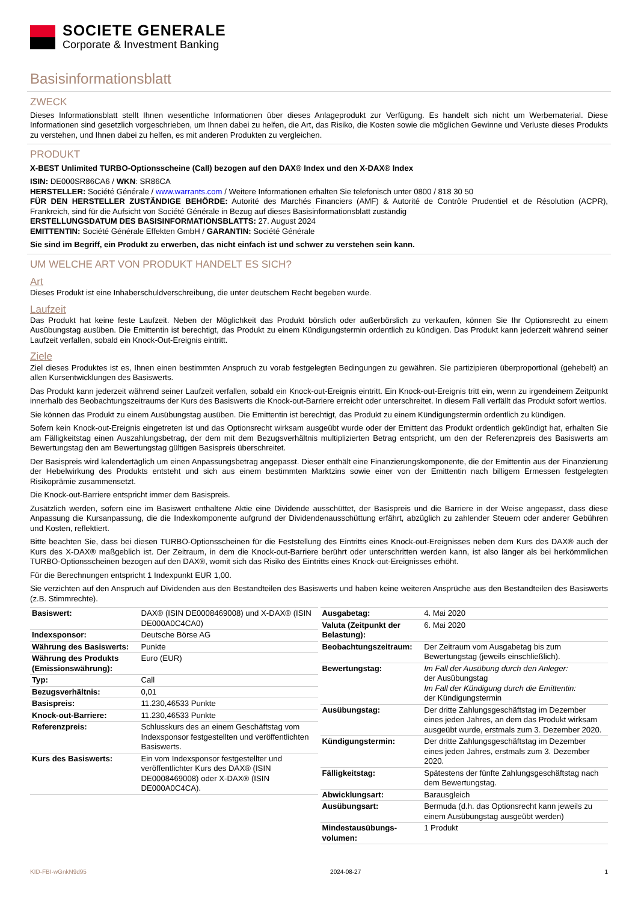SOCIETE GENERALE
Corporate & Investment Banking
Basisinformationsblatt
ZWECK
Dieses Informationsblatt stellt Ihnen wesentliche Informationen über dieses Anlageprodukt zur Verfügung. Es handelt sich nicht um Werbematerial. Diese Informationen sind gesetzlich vorgeschrieben, um Ihnen dabei zu helfen, die Art, das Risiko, die Kosten sowie die möglichen Gewinne und Verluste dieses Produkts zu verstehen, und Ihnen dabei zu helfen, es mit anderen Produkten zu vergleichen.
PRODUKT
X-BEST Unlimited TURBO-Optionsscheine (Call) bezogen auf den DAX® Index und den X-DAX® Index
ISIN: DE000SR86CA6 / WKN: SR86CA
HERSTELLER: Société Générale / www.warrants.com / Weitere Informationen erhalten Sie telefonisch unter 0800 / 818 30 50
FÜR DEN HERSTELLER ZUSTÄNDIGE BEHÖRDE: Autorité des Marchés Financiers (AMF) & Autorité de Contrôle Prudentiel et de Résolution (ACPR), Frankreich, sind für die Aufsicht von Société Générale in Bezug auf dieses Basisinformationsblatt zuständig
ERSTELLUNGSDATUM DES BASISINFORMATIONSBLATTS: 27. August 2024
EMITTENTIN: Société Générale Effekten GmbH / GARANTIN: Société Générale
Sie sind im Begriff, ein Produkt zu erwerben, das nicht einfach ist und schwer zu verstehen sein kann.
UM WELCHE ART VON PRODUKT HANDELT ES SICH?
Art
Dieses Produkt ist eine Inhaberschuldverschreibung, die unter deutschem Recht begeben wurde.
Laufzeit
Das Produkt hat keine feste Laufzeit. Neben der Möglichkeit das Produkt börslich oder außerbörslich zu verkaufen, können Sie Ihr Optionsrecht zu einem Ausübungstag ausüben. Die Emittentin ist berechtigt, das Produkt zu einem Kündigungstermin ordentlich zu kündigen. Das Produkt kann jederzeit während seiner Laufzeit verfallen, sobald ein Knock-Out-Ereignis eintritt.
Ziele
Ziel dieses Produktes ist es, Ihnen einen bestimmten Anspruch zu vorab festgelegten Bedingungen zu gewähren. Sie partizipieren überproportional (gehebelt) an allen Kursentwicklungen des Basiswerts.
Das Produkt kann jederzeit während seiner Laufzeit verfallen, sobald ein Knock-out-Ereignis eintritt. Ein Knock-out-Ereignis tritt ein, wenn zu irgendeinem Zeitpunkt innerhalb des Beobachtungszeitraums der Kurs des Basiswerts die Knock-out-Barriere erreicht oder unterschreitet. In diesem Fall verfällt das Produkt sofort wertlos.
Sie können das Produkt zu einem Ausübungstag ausüben. Die Emittentin ist berechtigt, das Produkt zu einem Kündigungstermin ordentlich zu kündigen.
Sofern kein Knock-out-Ereignis eingetreten ist und das Optionsrecht wirksam ausgeübt wurde oder der Emittent das Produkt ordentlich gekündigt hat, erhalten Sie am Fälligkeitstag einen Auszahlungsbetrag, der dem mit dem Bezugsverhältnis multiplizierten Betrag entspricht, um den der Referenzpreis des Basiswerts am Bewertungstag den am Bewertungstag gültigen Basispreis überschreitet.
Der Basispreis wird kalendertäglich um einen Anpassungsbetrag angepasst. Dieser enthält eine Finanzierungskomponente, die der Emittentin aus der Finanzierung der Hebelwirkung des Produkts entsteht und sich aus einem bestimmten Marktzins sowie einer von der Emittentin nach billigem Ermessen festgelegten Risikoprämie zusammensetzt.
Die Knock-out-Barriere entspricht immer dem Basispreis.
Zusätzlich werden, sofern eine im Basiswert enthaltene Aktie eine Dividende ausschüttet, der Basispreis und die Barriere in der Weise angepasst, dass diese Anpassung die Kursanpassung, die die Indexkomponente aufgrund der Dividendenausschüttung erfährt, abzüglich zu zahlender Steuern oder anderer Gebühren und Kosten, reflektiert.
Bitte beachten Sie, dass bei diesen TURBO-Optionsscheinen für die Feststellung des Eintritts eines Knock-out-Ereignisses neben dem Kurs des DAX® auch der Kurs des X-DAX® maßgeblich ist. Der Zeitraum, in dem die Knock-out-Barriere berührt oder unterschritten werden kann, ist also länger als bei herkömmlichen TURBO-Optionsscheinen bezogen auf den DAX®, womit sich das Risiko des Eintritts eines Knock-out-Ereignisses erhöht.
Für die Berechnungen entspricht 1 Indexpunkt EUR 1,00.
Sie verzichten auf den Anspruch auf Dividenden aus den Bestandteilen des Basiswerts und haben keine weiteren Ansprüche aus den Bestandteilen des Basiswerts (z.B. Stimmrechte).
| Basiswert: | DAX® (ISIN DE0008469008) und X-DAX® (ISIN DE000A0C4CA0) |
| Indexsponsor: | Deutsche Börse AG |
| Währung des Basiswerts: | Punkte |
| Währung des Produkts (Emissionswährung): | Euro (EUR) |
| Typ: | Call |
| Bezugsverhältnis: | 0,01 |
| Basispreis: | 11.230,46533 Punkte |
| Knock-out-Barriere: | 11.230,46533 Punkte |
| Referenzpreis: | Schlusskurs des an einem Geschäftstag vom Indexsponsor festgestellten und veröffentlichten Basiswerts. |
| Kurs des Basiswerts: | Ein vom Indexsponsor festgestellter und veröffentlichter Kurs des DAX® (ISIN DE0008469008) oder X-DAX® (ISIN DE000A0C4CA). |
| Ausgabetag: | 4. Mai 2020 |
| Valuta (Zeitpunkt der Belastung): | 6. Mai 2020 |
| Beobachtungszeitraum: | Der Zeitraum vom Ausgabetag bis zum Bewertungstag (jeweils einschließlich). |
| Bewertungstag: | Im Fall der Ausübung durch den Anleger: der Ausübungstag Im Fall der Kündigung durch die Emittentin: der Kündigungstermin |
| Ausübungstag: | Der dritte Zahlungsgeschäftstag im Dezember eines jeden Jahres, an dem das Produkt wirksam ausgeübt wurde, erstmals zum 3. Dezember 2020. |
| Kündigungstermin: | Der dritte Zahlungsgeschäftstag im Dezember eines jeden Jahres, erstmals zum 3. Dezember 2020. |
| Fälligkeitstag: | Spätestens der fünfte Zahlungsgeschäftstag nach dem Bewertungstag. |
| Abwicklungsart: | Barausgleich |
| Ausübungsart: | Bermuda (d.h. das Optionsrecht kann jeweils zu einem Ausübungstag ausgeübt werden) |
| Mindestausübungs-volumen: | 1 Produkt |
KID-FBI-wGnkN9d95 2024-08-27 1